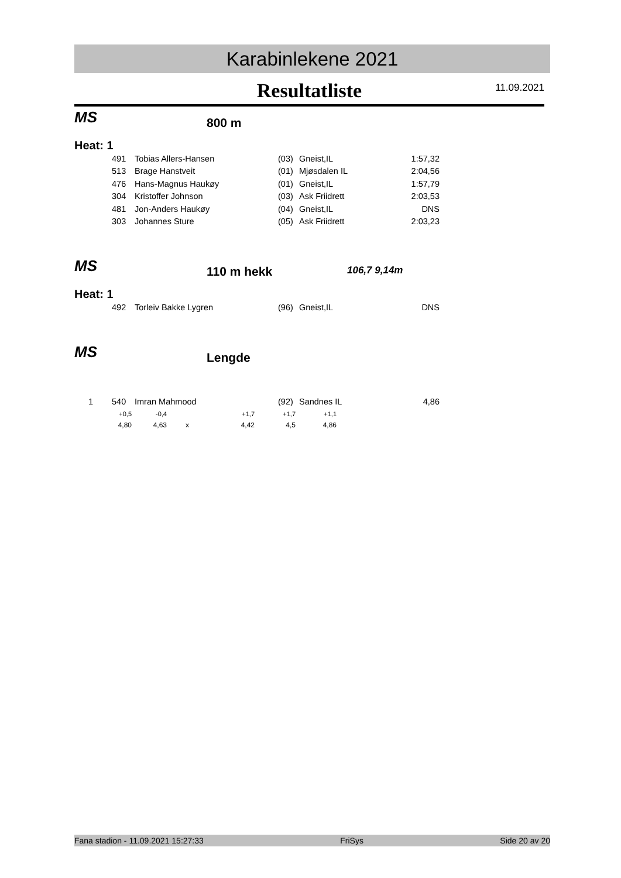Karabinlekene 2021
Resultatliste
11.09.2021
MS 800 m
Heat: 1
| | 491 | Tobias Allers-Hansen | (03) | Gneist,IL | 1:57,32 |
| | 513 | Brage Hanstveit | (01) | Mjøsdalen IL | 2:04,56 |
| | 476 | Hans-Magnus Haukøy | (01) | Gneist,IL | 1:57,79 |
| | 304 | Kristoffer Johnson | (03) | Ask Friidrett | 2:03,53 |
| | 481 | Jon-Anders Haukøy | (04) | Gneist,IL | DNS |
| | 303 | Johannes Sture | (05) | Ask Friidrett | 2:03,23 |
MS 110 m hekk 106,7 9,14m
Heat: 1
| | 492 | Torleiv Bakke Lygren | (96) | Gneist,IL | DNS |
MS Lengde
| 1 | 540 | Imran Mahmood | (92) | Sandnes IL | 4,86 |
| +0,5 | -0,4 | | +1,7 | +1,7 | +1,1 |
| 4,80 | 4,63 | x | 4,42 | 4,5 | 4,86 |
Fana stadion - 11.09.2021 15:27:33 FriSys Side 20 av 20